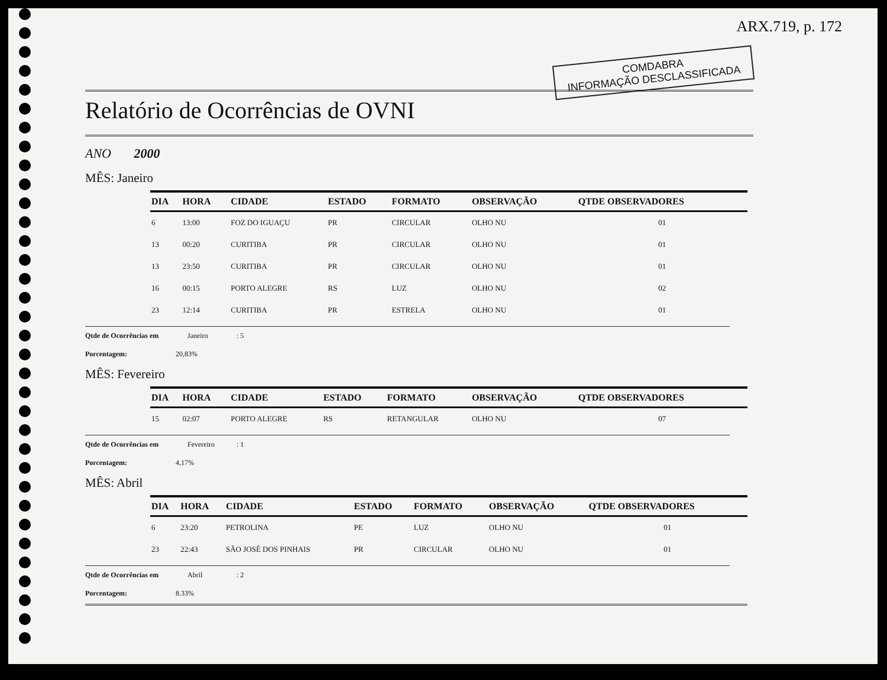ARX.719, p. 172
COMDABRA
INFORMAÇÃO DESCLASSIFICADA
Relatório de Ocorrências de OVNI
ANO 2000
MÊS: Janeiro
| DIA | HORA | CIDADE | ESTADO | FORMATO | OBSERVAÇÃO | QTDE OBSERVADORES |
| --- | --- | --- | --- | --- | --- | --- |
| 6 | 13:00 | FOZ DO IGUAÇU | PR | CIRCULAR | OLHO NU | 01 |
| 13 | 00:20 | CURITIBA | PR | CIRCULAR | OLHO NU | 01 |
| 13 | 23:50 | CURITIBA | PR | CIRCULAR | OLHO NU | 01 |
| 16 | 00:15 | PORTO ALEGRE | RS | LUZ | OLHO NU | 02 |
| 23 | 12:14 | CURITIBA | PR | ESTRELA | OLHO NU | 01 |
Qtde de Ocorrências em Janeiro : 5
Porcentagem: 20,83%
MÊS: Fevereiro
| DIA | HORA | CIDADE | ESTADO | FORMATO | OBSERVAÇÃO | QTDE OBSERVADORES |
| --- | --- | --- | --- | --- | --- | --- |
| 15 | 02:07 | PORTO ALEGRE | RS | RETANGULAR | OLHO NU | 07 |
Qtde de Ocorrências em Fevereiro : 1
Porcentagem: 4,17%
MÊS: Abril
| DIA | HORA | CIDADE | ESTADO | FORMATO | OBSERVAÇÃO | QTDE OBSERVADORES |
| --- | --- | --- | --- | --- | --- | --- |
| 6 | 23:20 | PETROLINA | PE | LUZ | OLHO NU | 01 |
| 23 | 22:43 | SÃO JOSÉ DOS PINHAIS | PR | CIRCULAR | OLHO NU | 01 |
Qtde de Ocorrências em Abril : 2
Porcentagem: 8.33%